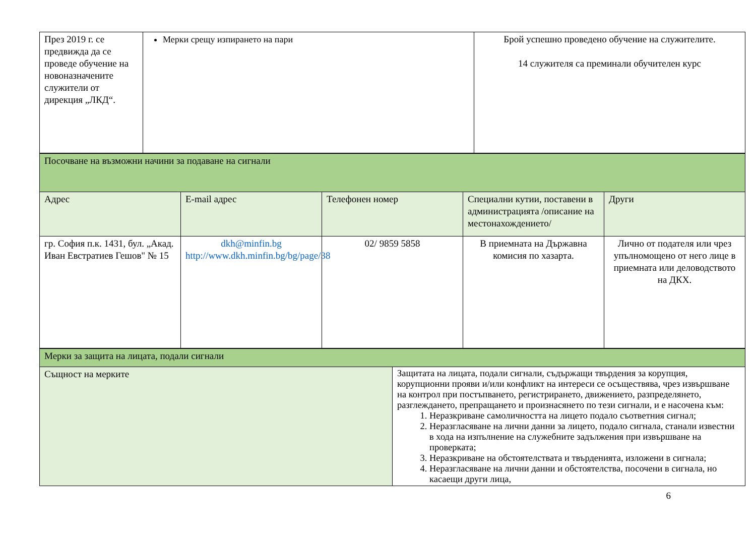| През 2019 г. се предвижда да се проведе обучение на новоназначените служители от дирекция „ЛКД“. | Мерки срещу изпирането на пари | Брой успешно проведено обучение на служителите. 14 служителя са преминали обучителен курс |
| Посочване на възможни начини за подаване на сигнали | | | | |
| Адрес | E-mail адрес | Телефонен номер | Специални кутии, поставени в администрацията /описание на местонахождението/ | Други |
| гр. София п.к. 1431, бул. „Акад. Иван Евстратиев Гешов" № 15 | dkh@minfin.bg http://www.dkh.minfin.bg/bg/page/38 | 02/ 9859 5858 | В приемната на Държавна комисия по хазарта. | Лично от подателя или чрез упълномощено от него лице в приемната или деловодството на ДКХ. |
| Мерки за защита на лицата, подали сигнали | |
| Същност на мерките | Защитата на лицата, подали сигнали, съдържащи твърдения за корупция, корупционни прояви и/или конфликт на интереси се осъществява, чрез извършване на контрол при постъпването, регистрирането, движението, разпределянето, разглеждането, препращането и произнасянето по тези сигнали, и е насочена към: 1. Неразкриване самоличността на лицето подало съответния сигнал; 2. Неразгласяване на лични данни за лицето, подало сигнала, станали известни в хода на изпълнение на служебните задължения при извършване на проверката; 3. Неразкриване на обстоятелствата и твърденията, изложени в сигнала; 4. Неразгласяване на лични данни и обстоятелства, посочени в сигнала, но касаещи други лица, |
6